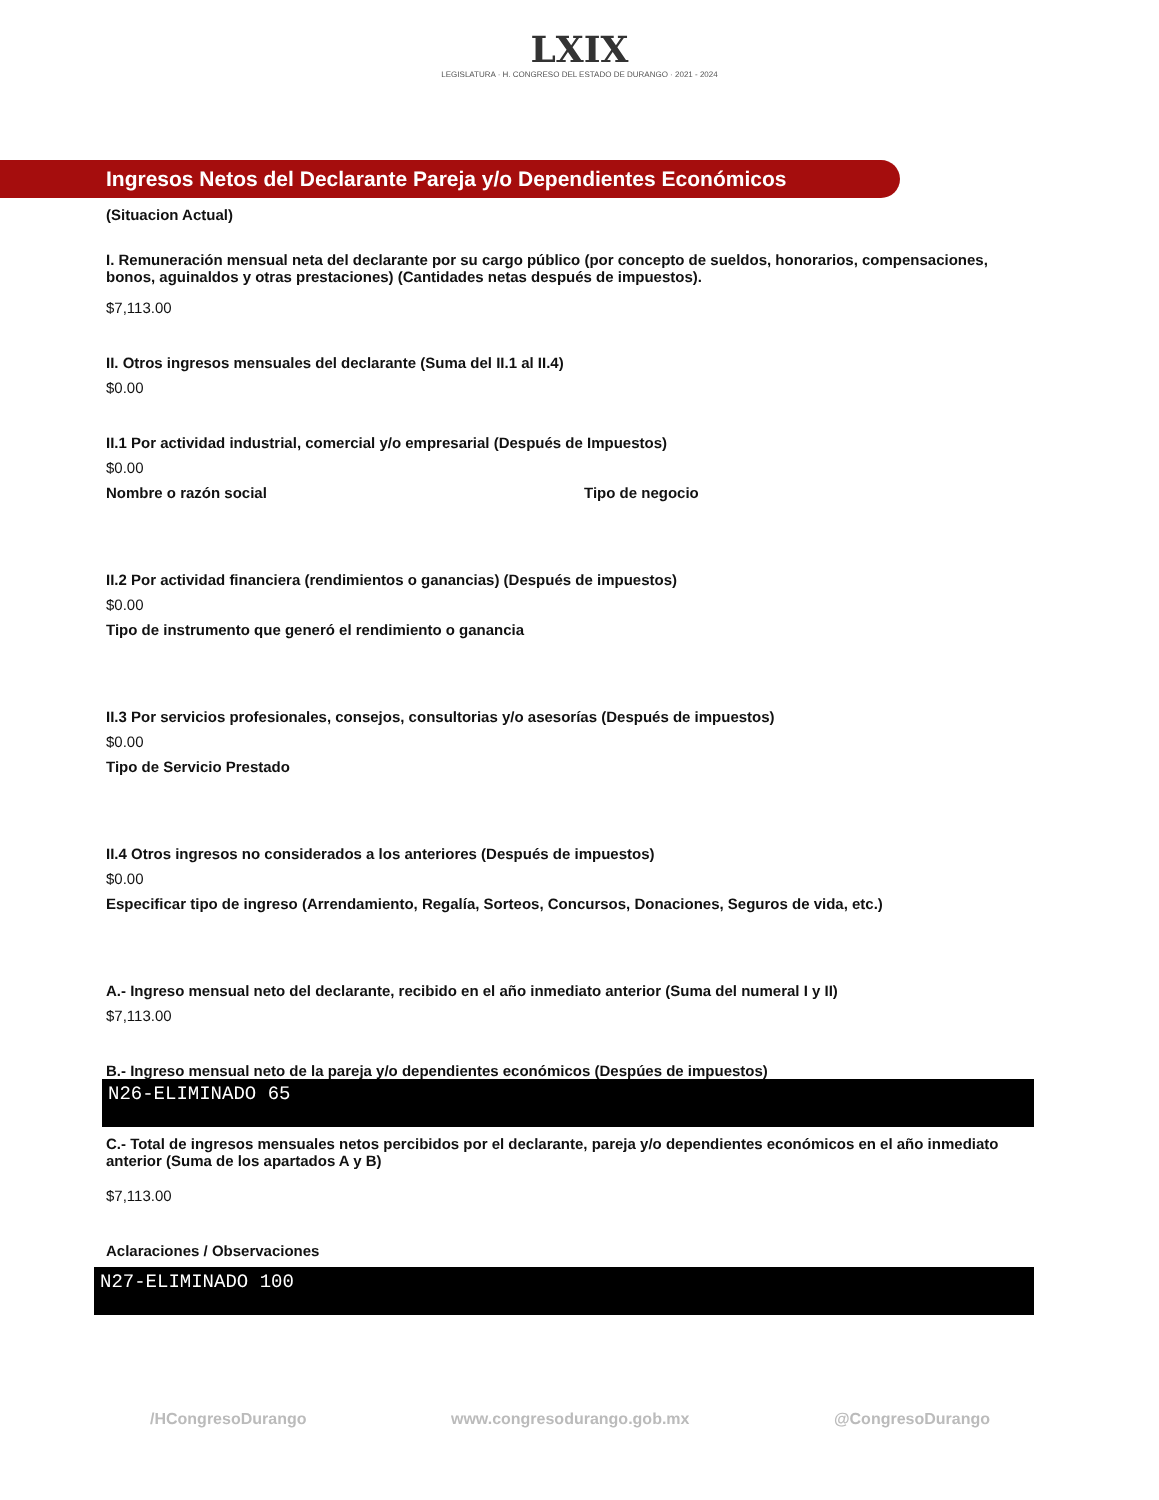LXIX
LEGISLATURA · H. CONGRESO DEL ESTADO DE DURANGO · 2021 - 2024
Ingresos Netos del Declarante Pareja y/o Dependientes Económicos
(Situacion Actual)
I. Remuneración mensual neta del declarante por su cargo público (por concepto de sueldos, honorarios, compensaciones, bonos, aguinaldos y otras prestaciones) (Cantidades netas después de impuestos).
$7,113.00
II. Otros ingresos mensuales del declarante (Suma del II.1 al II.4)
$0.00
II.1 Por actividad industrial, comercial y/o empresarial (Después de Impuestos)
$0.00
Nombre o razón social Tipo de negocio
II.2 Por actividad financiera (rendimientos o ganancias) (Después de impuestos)
$0.00
Tipo de instrumento que generó el rendimiento o ganancia
II.3 Por servicios profesionales, consejos, consultorias y/o asesorías (Después de impuestos)
$0.00
Tipo de Servicio Prestado
II.4 Otros ingresos no considerados a los anteriores (Después de impuestos)
$0.00
Especificar tipo de ingreso (Arrendamiento, Regalía, Sorteos, Concursos, Donaciones, Seguros de vida, etc.)
A.- Ingreso mensual neto del declarante, recibido en el año inmediato anterior (Suma del numeral I y II)
$7,113.00
B.- Ingreso mensual neto de la pareja y/o dependientes económicos (Despúes de impuestos)
N26-ELIMINADO 65
C.- Total de ingresos mensuales netos percibidos por el declarante, pareja y/o dependientes económicos en el año inmediato anterior (Suma de los apartados A y B)
$7,113.00
Aclaraciones / Observaciones
N27-ELIMINADO 100
/HCongresoDurango www.congresodurango.gob.mx @CongresoDurango